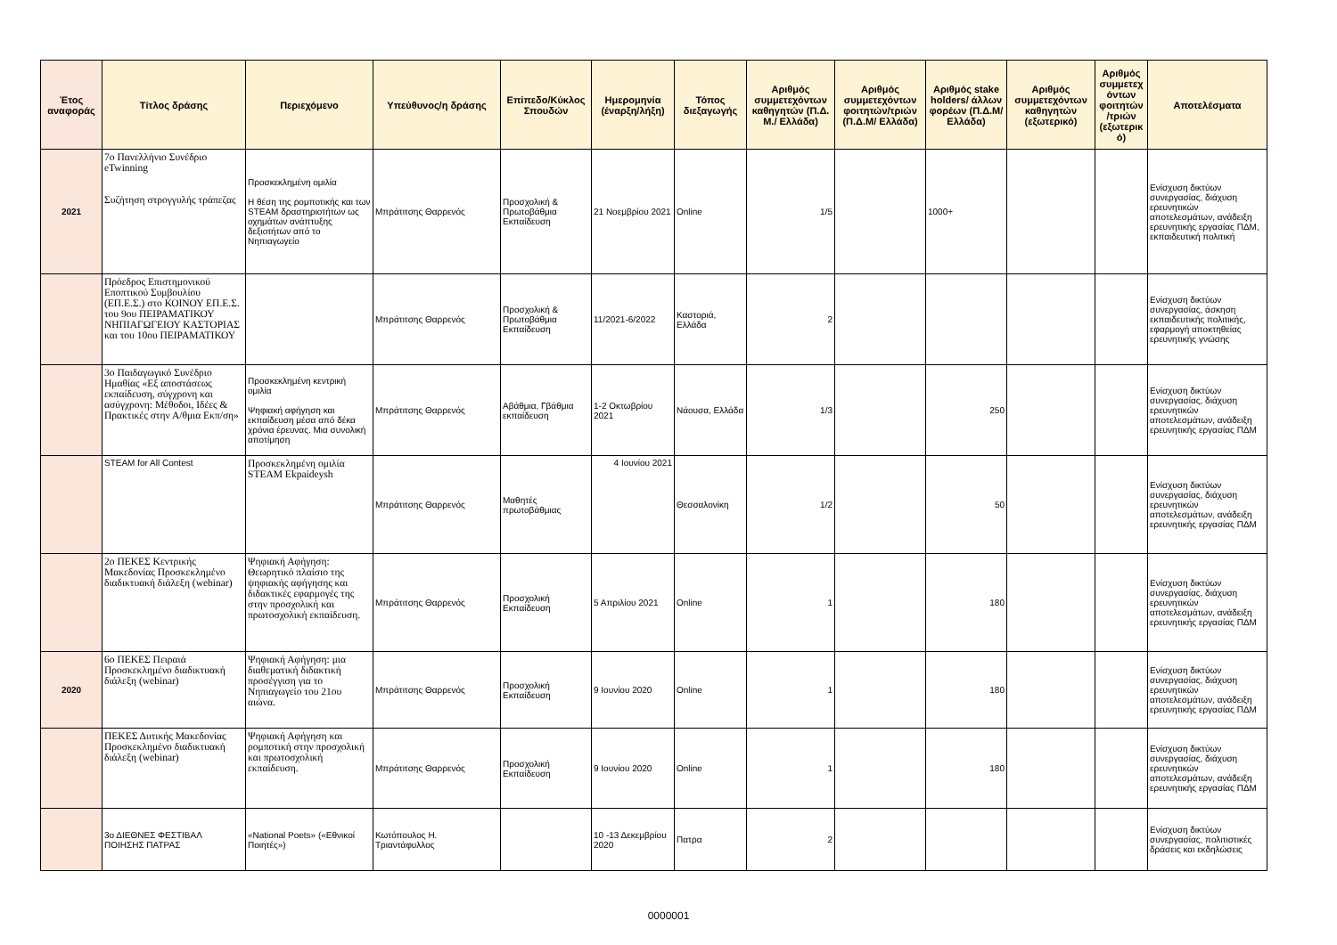| Έτος αναφοράς | Τίτλος δράσης | Περιεχόμενο | Υπεύθυνος/η δράσης | Επίπεδο/Κύκλος Σπουδών | Ημερομηνία (έναρξη/λήξη) | Τόπος διεξαγωγής | Αριθμός συμμετεχόντων καθηγητών (Π.Δ. Μ./ Ελλάδα) | Αριθμός συμμετεχόντων φοιτητών/τριών (Π.Δ.Μ/ Ελλάδα) | Αριθμός stake holders/ άλλων φορέων (Π.Δ.Μ/ Ελλάδα) | Αριθμός συμμετεχόντων καθηγητών (εξωτερικό) | Αριθμός συμμετεχ όντων φοιτητών /τριών (εξωτερικ ό) | Αποτελέσματα |
| --- | --- | --- | --- | --- | --- | --- | --- | --- | --- | --- | --- | --- |
| 2021 | 7ο Πανελλήνιο Συνέδριο eTwinning Συζήτηση στρογγυλής τράπεζας | Προσκεκλημένη ομιλία Η θέση της ρομποτικής και των STEAM δραστηριοτήτων ως οχημάτων ανάπτυξης δεξιοτήτων από το Νηπιαγωγείο | Μπράτιτσης Θαρρενός | Προσχολική & Πρωτοβάθμια Εκπαίδευση | 21 Νοεμβρίου 2021 | Online | 1/5 | | 1000+ | | | Ενίσχυση δικτύων συνεργασίας, διάχυση ερευνητικών αποτελεσμάτων, ανάδειξη ερευνητικής εργασίας ΠΔΜ, εκπαιδευτική πολιτική |
| | Πρόεδρος Επιστημονικού Εποπτικού Συμβουλίου (ΕΠ.Ε.Σ.) στο ΚΟΙΝΟΥ ΕΠ.Ε.Σ. του 9ου ΠΕΙΡΑΜΑΤΙΚΟΥ ΝΗΠΙΑΓΩΓΕΙΟΥ ΚΑΣΤΟΡΙΑΣ και του 10ου ΠΕΙΡΑΜΑΤΙΚΟΥ | | Μπράτιτσης Θαρρενός | Προσχολική & Πρωτοβάθμια Εκπαίδευση | 11/2021-6/2022 | Καστοριά, Ελλάδα | 2 | | | | | Ενίσχυση δικτύων συνεργασίας, άσκηση εκπαιδευτικής πολιτικής, εφαρμογή αποκτηθείας ερευνητικής γνώσης |
| | 3ο Παιδαγωγικό Συνέδριο Ημαθίας «Εξ αποστάσεως εκπαίδευση, σύγχρονη και ασύγχρονη: Μέθοδοι, Ιδέες & Πρακτικές στην Α/θμια Εκπ/ση» | Προσκεκλημένη κεντρική ομιλία Ψηφιακή αφήγηση και εκπαίδευση μέσα από δέκα χρόνια έρευνας. Μια συνολική αποτίμηση | Μπράτιτσης Θαρρενός | Αβάθμια, Γβάθμια εκπαίδευση | 1-2 Οκτωβρίου 2021 | Νάουσα, Ελλάδα | 1/3 | | 250 | | | Ενίσχυση δικτύων συνεργασίας, διάχυση ερευνητικών αποτελεσμάτων, ανάδειξη ερευνητικής εργασίας ΠΔΜ |
| | STEAM for All Contest | Προσκεκλημένη ομιλία STEAM Ekpaideysh | Μπράτιτσης Θαρρενός | Μαθητές πρωτοβάθμιας | 4 Ιουνίου 2021 | Θεσσαλονίκη | 1/2 | | 50 | | | Ενίσχυση δικτύων συνεργασίας, διάχυση ερευνητικών αποτελεσμάτων, ανάδειξη ερευνητικής εργασίας ΠΔΜ |
| | 2ο ΠΕΚΕΣ Κεντρικής Μακεδονίας Προσκεκλημένο διαδικτυακή διάλεξη (webinar) | Ψηφιακή Αφήγηση: Θεωρητικό πλαίσιο της ψηφιακής αφήγησης και διδακτικές εφαρμογές της στην προσχολική και πρωτοσχολική εκπαίδευση. | Μπράτιτσης Θαρρενός | Προσχολική Εκπαίδευση | 5 Απριλίου 2021 | Online | 1 | | 180 | | | Ενίσχυση δικτύων συνεργασίας, διάχυση ερευνητικών αποτελεσμάτων, ανάδειξη ερευνητικής εργασίας ΠΔΜ |
| 2020 | 6ο ΠΕΚΕΣ Πειραιά Προσκεκλημένο διαδικτυακή διάλεξη (webinar) | Ψηφιακή Αφήγηση: μια διαθεματική διδακτική προσέγγιση για το Νηπιαγωγείο του 21ου αιώνα. | Μπράτιτσης Θαρρενός | Προσχολική Εκπαίδευση | 9 Ιουνίου 2020 | Online | 1 | | 180 | | | Ενίσχυση δικτύων συνεργασίας, διάχυση ερευνητικών αποτελεσμάτων, ανάδειξη ερευνητικής εργασίας ΠΔΜ |
| | ΠΕΚΕΣ Δυτικής Μακεδονίας Προσκεκλημένο διαδικτυακή διάλεξη (webinar) | Ψηφιακή Αφήγηση και ρομποτική στην προσχολική και πρωτοσχολική εκπαίδευση. | Μπράτιτσης Θαρρενός | Προσχολική Εκπαίδευση | 9 Ιουνίου 2020 | Online | 1 | | 180 | | | Ενίσχυση δικτύων συνεργασίας, διάχυση ερευνητικών αποτελεσμάτων, ανάδειξη ερευνητικής εργασίας ΠΔΜ |
| | 3ο ΔΙΕΘΝΕΣ ΦΕΣΤΙΒΑΛ ΠΟΙΗΣΗΣ ΠΑΤΡΑΣ | «National Poets» («Εθνικοί Ποιητές») | Κωτόπουλος Η. Τριαντάφυλλος | | 10 -13 Δεκεμβρίου 2020 | Πατρα | 2 | | | | | Ενίσχυση δικτύων συνεργασίας, πολιτιστικές δράσεις και εκδηλώσεις |
0000001